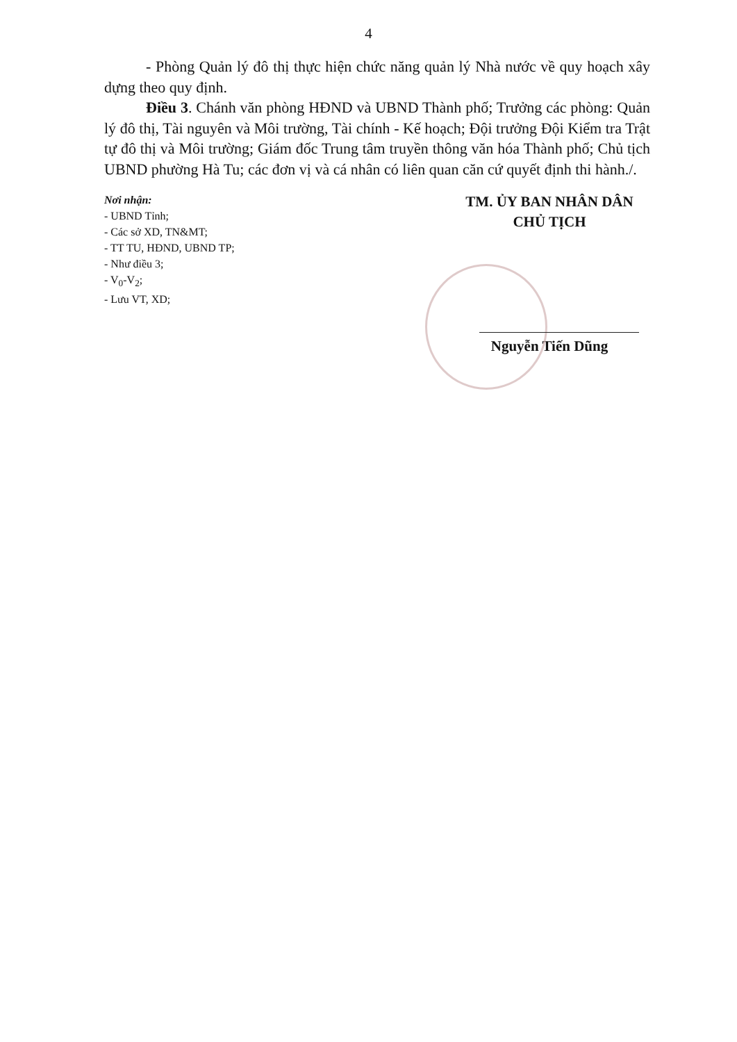4
- Phòng Quản lý đô thị thực hiện chức năng quản lý Nhà nước về quy hoạch xây dựng theo quy định.
Điều 3. Chánh văn phòng HĐND và UBND Thành phố; Trưởng các phòng: Quản lý đô thị, Tài nguyên và Môi trường, Tài chính - Kế hoạch; Đội trưởng Đội Kiểm tra Trật tự đô thị và Môi trường; Giám đốc Trung tâm truyền thông văn hóa Thành phố; Chủ tịch UBND phường Hà Tu; các đơn vị và cá nhân có liên quan căn cứ quyết định thi hành./.
Nơi nhận:
- UBND Tỉnh;
- Các sở XD, TN&MT;
- TT TU, HĐND, UBND TP;
- Như điều 3;
- V<sub>0</sub>-V<sub>2</sub>;
- Lưu VT, XD;
TM. ỦY BAN NHÂN DÂN
CHỦ TỊCH
Nguyễn Tiến Dũng